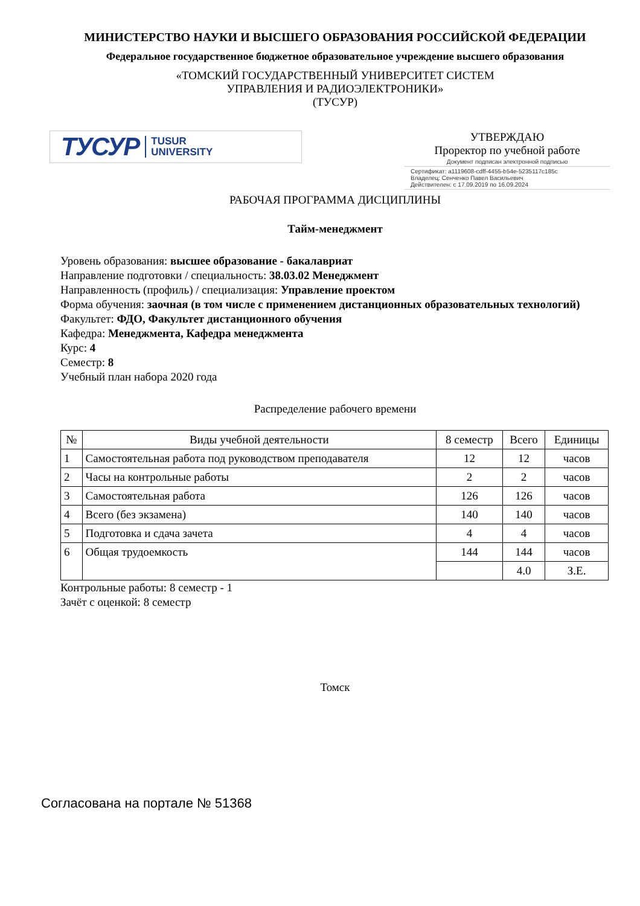МИНИСТЕРСТВО НАУКИ И ВЫСШЕГО ОБРАЗОВАНИЯ РОССИЙСКОЙ ФЕДЕРАЦИИ
Федеральное государственное бюджетное образовательное учреждение высшего образования
«ТОМСКИЙ ГОСУДАРСТВЕННЫЙ УНИВЕРСИТЕТ СИСТЕМ
УПРАВЛЕНИЯ И РАДИОЭЛЕКТРОНИКИ»
(ТУСУР)
ТУСУР TUSUR
UNIVERSITY
УТВЕРЖДАЮ
Проректор по учебной работе
Документ подписан электронной подписью
Сертификат: a1119608-cdff-4455-b54e-5235117c185c
Владелец: Сенченко Павел Васильевич
Действителен: с 17.09.2019 по 16.09.2024
РАБОЧАЯ ПРОГРАММА ДИСЦИПЛИНЫ
Тайм-менеджмент
Уровень образования: высшее образование - бакалавриат
Направление подготовки / специальность: 38.03.02 Менеджмент
Направленность (профиль) / специализация: Управление проектом
Форма обучения: заочная (в том числе с применением дистанционных образовательных технологий)
Факультет: ФДО, Факультет дистанционного обучения
Кафедра: Менеджмента, Кафедра менеджмента
Курс: 4
Семестр: 8
Учебный план набора 2020 года
Распределение рабочего времени
| № | Виды учебной деятельности | 8 семестр | Всего | Единицы |
| --- | --- | --- | --- | --- |
| 1 | Самостоятельная работа под руководством преподавателя | 12 | 12 | часов |
| 2 | Часы на контрольные работы | 2 | 2 | часов |
| 3 | Самостоятельная работа | 126 | 126 | часов |
| 4 | Всего (без экзамена) | 140 | 140 | часов |
| 5 | Подготовка и сдача зачета | 4 | 4 | часов |
| 6 | Общая трудоемкость | 144 | 144 | часов |
| | | | 4.0 | З.Е. |
Контрольные работы: 8 семестр - 1
Зачёт с оценкой: 8 семестр
Томск
Согласована на портале № 51368